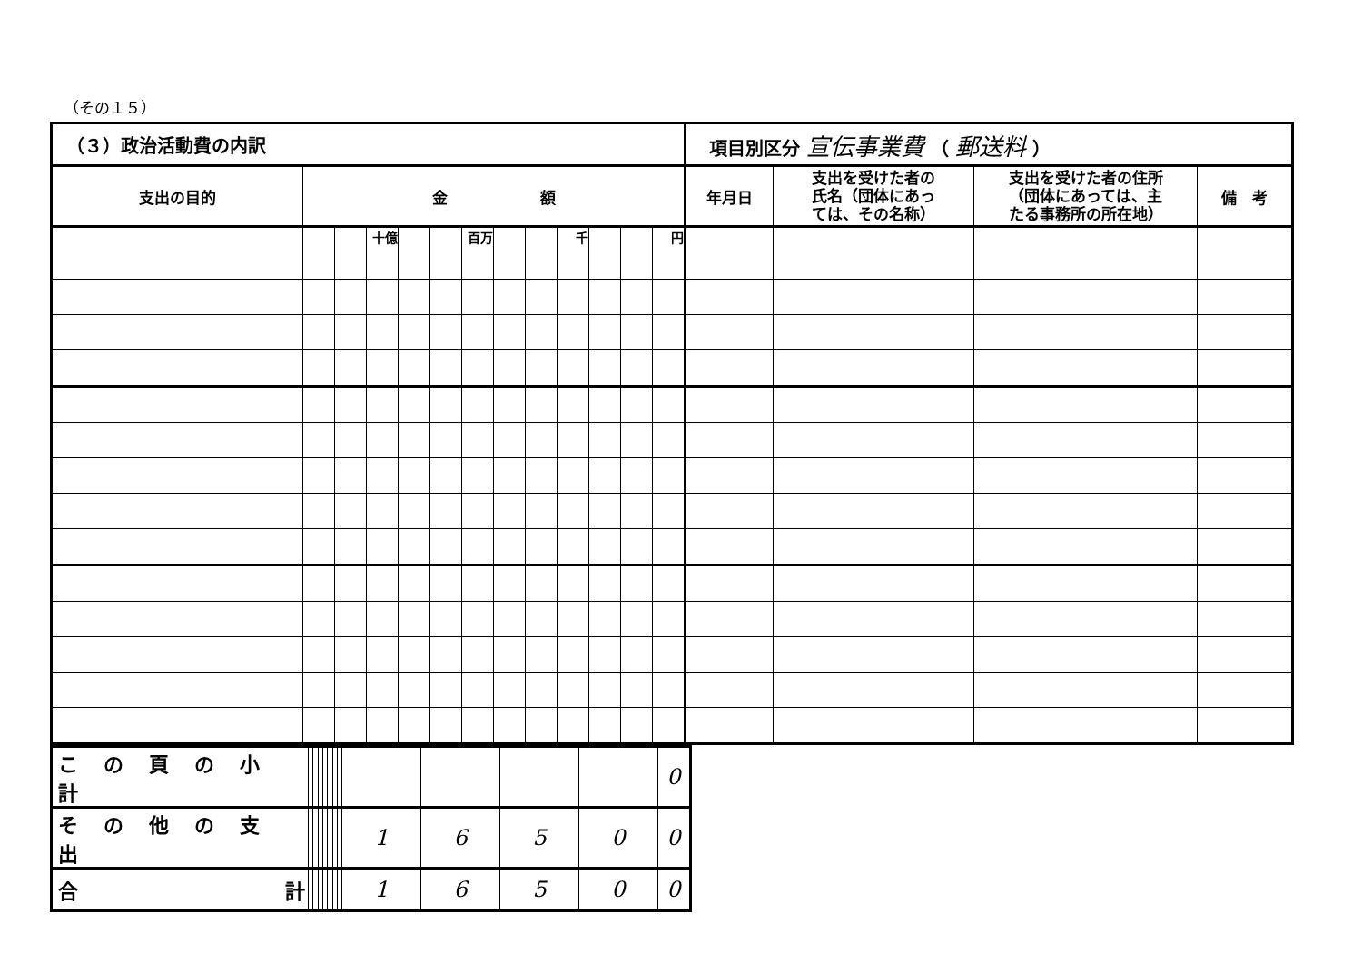（その１５）
| （３）政治活動費の内訳 | | | | | | | | | | | | | 項目別区分 宣伝事業費 （ 郵送料 ） | | | |
| 支出の目的 | 金 額 | | | | | | | | | | | | 年月日 | 支出を受けた者の 氏名（団体にあっ ては、その名称） | 支出を受けた者の住所 （団体にあっては、主 たる事務所の所在地） | 備 考 |
| | | | 十億 | | | 百万 | | | 千 | | | 円 | | | | |
| この頁の小計 | | | | | | | | | | | | 0 |
| その他の支出 | | | | | | | | 1 | 6 | 5 | 0 | 0 |
| 合 計 | | | | | | | | 1 | 6 | 5 | 0 | 0 |